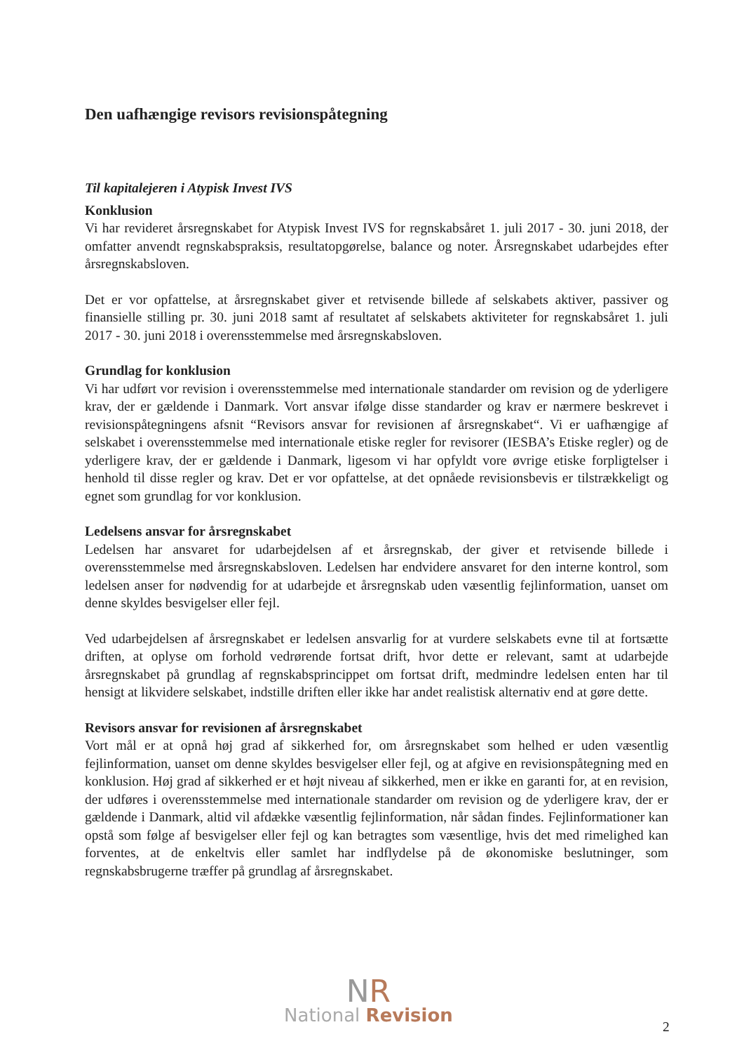Den uafhængige revisors revisionspåtegning
Til kapitalejeren i Atypisk Invest IVS
Konklusion
Vi har revideret årsregnskabet for Atypisk Invest IVS for regnskabsåret 1. juli 2017 - 30. juni 2018, der omfatter anvendt regnskabspraksis, resultatopgørelse, balance og noter. Årsregnskabet udarbejdes efter årsregnskabsloven.
Det er vor opfattelse, at årsregnskabet giver et retvisende billede af selskabets aktiver, passiver og finansielle stilling pr. 30. juni 2018 samt af resultatet af selskabets aktiviteter for regnskabsåret 1. juli 2017 - 30. juni 2018 i overensstemmelse med årsregnskabsloven.
Grundlag for konklusion
Vi har udført vor revision i overensstemmelse med internationale standarder om revision og de yderligere krav, der er gældende i Danmark. Vort ansvar ifølge disse standarder og krav er nærmere beskrevet i revisionspåtegningens afsnit “Revisors ansvar for revisionen af årsregnskabet“. Vi er uafhængige af selskabet i overensstemmelse med internationale etiske regler for revisorer (IESBA’s Etiske regler) og de yderligere krav, der er gældende i Danmark, ligesom vi har opfyldt vore øvrige etiske forpligtelser i henhold til disse regler og krav. Det er vor opfattelse, at det opnåede revisionsbevis er tilstrækkeligt og egnet som grundlag for vor konklusion.
Ledelsens ansvar for årsregnskabet
Ledelsen har ansvaret for udarbejdelsen af et årsregnskab, der giver et retvisende billede i overensstemmelse med årsregnskabsloven. Ledelsen har endvidere ansvaret for den interne kontrol, som ledelsen anser for nødvendig for at udarbejde et årsregnskab uden væsentlig fejlinformation, uanset om denne skyldes besvigelser eller fejl.
Ved udarbejdelsen af årsregnskabet er ledelsen ansvarlig for at vurdere selskabets evne til at fortsætte driften, at oplyse om forhold vedrørende fortsat drift, hvor dette er relevant, samt at udarbejde årsregnskabet på grundlag af regnskabsprincippet om fortsat drift, medmindre ledelsen enten har til hensigt at likvidere selskabet, indstille driften eller ikke har andet realistisk alternativ end at gøre dette.
Revisors ansvar for revisionen af årsregnskabet
Vort mål er at opnå høj grad af sikkerhed for, om årsregnskabet som helhed er uden væsentlig fejlinformation, uanset om denne skyldes besvigelser eller fejl, og at afgive en revisionspåtegning med en konklusion. Høj grad af sikkerhed er et højt niveau af sikkerhed, men er ikke en garanti for, at en revision, der udføres i overensstemmelse med internationale standarder om revision og de yderligere krav, der er gældende i Danmark, altid vil afdække væsentlig fejlinformation, når sådan findes. Fejlinformationer kan opstå som følge af besvigelser eller fejl og kan betragtes som væsentlige, hvis det med rimelighed kan forventes, at de enkeltvis eller samlet har indflydelse på de økonomiske beslutninger, som regnskabsbrugerne træffer på grundlag af årsregnskabet.
NR
National Revision
2